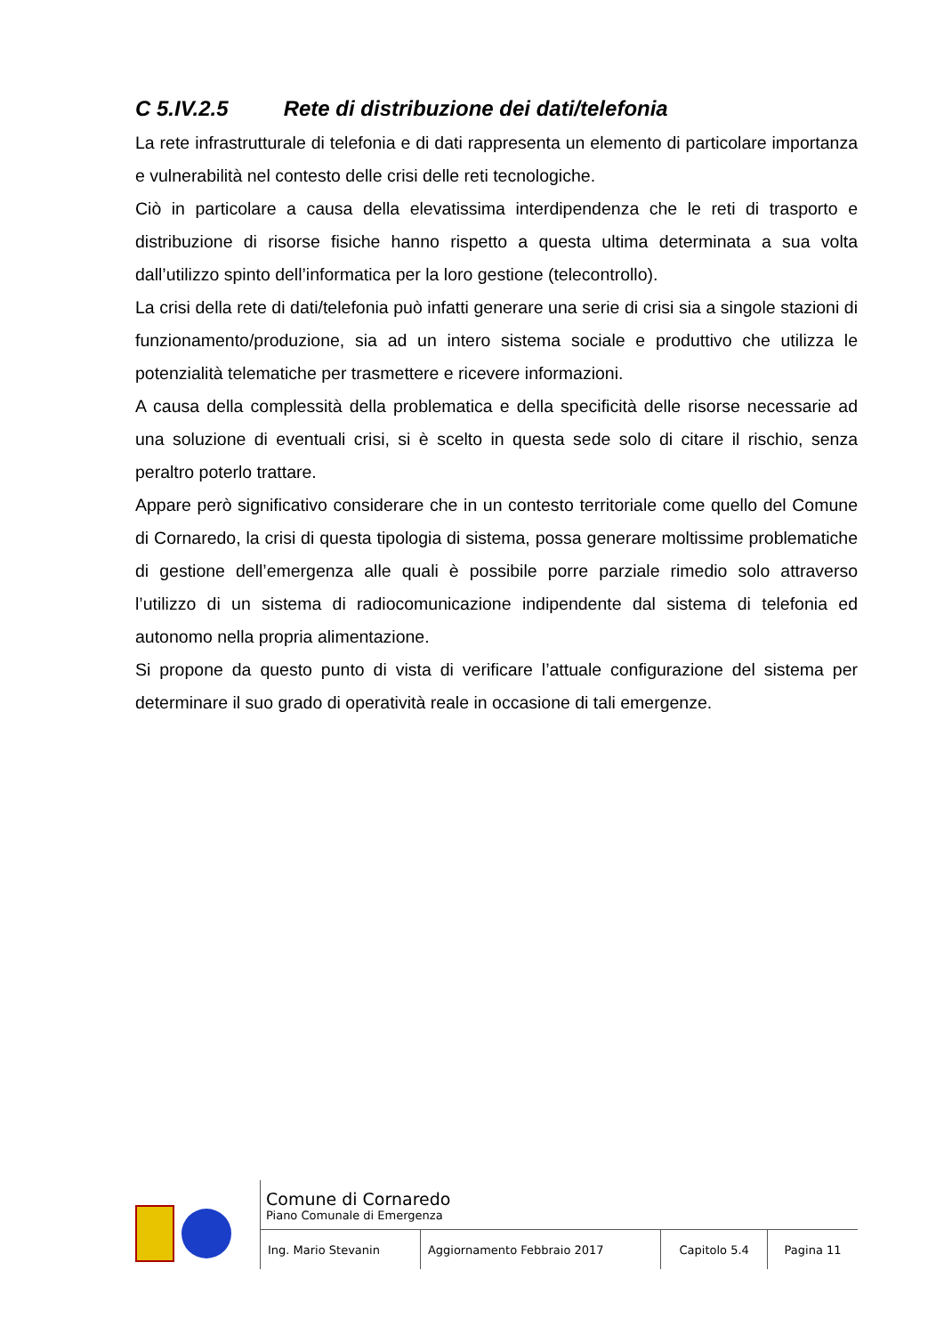C 5.IV.2.5 Rete di distribuzione dei dati/telefonia
La rete infrastrutturale di telefonia e di dati rappresenta un elemento di particolare importanza e vulnerabilità nel contesto delle crisi delle reti tecnologiche.
Ciò in particolare a causa della elevatissima interdipendenza che le reti di trasporto e distribuzione di risorse fisiche hanno rispetto a questa ultima determinata a sua volta dall’utilizzo spinto dell’informatica per la loro gestione (telecontrollo).
La crisi della rete di dati/telefonia può infatti generare una serie di crisi sia a singole stazioni di funzionamento/produzione, sia ad un intero sistema sociale e produttivo che utilizza le potenzialità telematiche per trasmettere e ricevere informazioni.
A causa della complessità della problematica e della specificità delle risorse necessarie ad una soluzione di eventuali crisi, si è scelto in questa sede solo di citare il rischio, senza peraltro poterlo trattare.
Appare però significativo considerare che in un contesto territoriale come quello del Comune di Cornaredo, la crisi di questa tipologia di sistema, possa generare moltissime problematiche di gestione dell’emergenza alle quali è possibile porre parziale rimedio solo attraverso l’utilizzo di un sistema di radiocomunicazione indipendente dal sistema di telefonia ed autonomo nella propria alimentazione.
Si propone da questo punto di vista di verificare l’attuale configurazione del sistema per determinare il suo grado di operatività reale in occasione di tali emergenze.
| Comune di Cornaredo Piano Comunale di Emergenza | | | |
| Ing. Mario Stevanin | Aggiornamento Febbraio 2017 | Capitolo 5.4 | Pagina 11 |